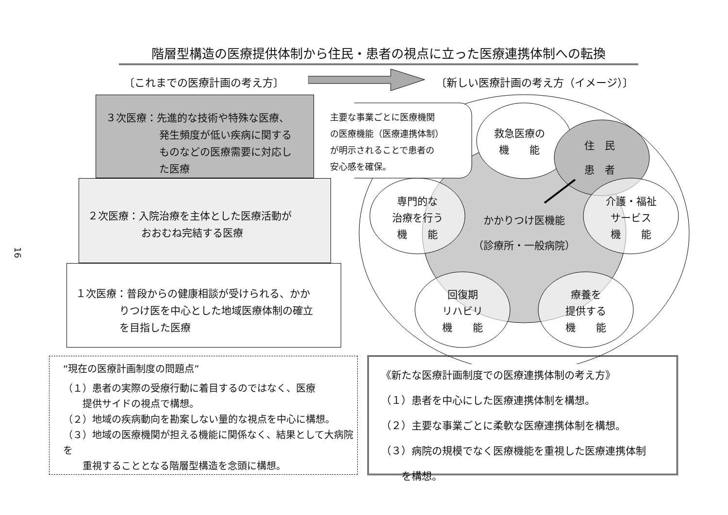階層型構造の医療提供体制から住民・患者の視点に立った医療連携体制への転換
〔これまでの医療計画の考え方〕 〔新しい医療計画の考え方（イメージ）〕
16
３次医療：先進的な技術や特殊な医療、
発生頻度が低い疾病に関する
ものなどの医療需要に対応し
た医療
２次医療：入院治療を主体とした医療活動が
おおむね完結する医療
１次医療：普段からの健康相談が受けられる、かか
りつけ医を中心とした地域医療体制の確立
を目指した医療
主要な事業ごとに医療機関
の医療機能（医療連携体制）
が明示されることで患者の
安心感を確保。
救急医療の
機　　能
住　民
患　者
専門的な
治療を行う
機　　能
かかりつけ医機能
（診療所・一般病院）
介護・福祉
サービス
機　　能
回復期
リハビリ
機　　能
療養を
提供する
機　　能
“現在の医療計画制度の問題点”
（１）患者の実際の受療行動に着目するのではなく、医療
　　提供サイドの視点で構想。
（２）地域の疾病動向を勘案しない量的な視点を中心に構想。
（３）地域の医療機関が担える機能に関係なく、結果として大病院を
　　重視することとなる階層型構造を念頭に構想。
《新たな医療計画制度での医療連携体制の考え方》
（１）患者を中心にした医療連携体制を構想。
（２）主要な事業ごとに柔軟な医療連携体制を構想。
（３）病院の規模でなく医療機能を重視した医療連携体制
　　を構想。